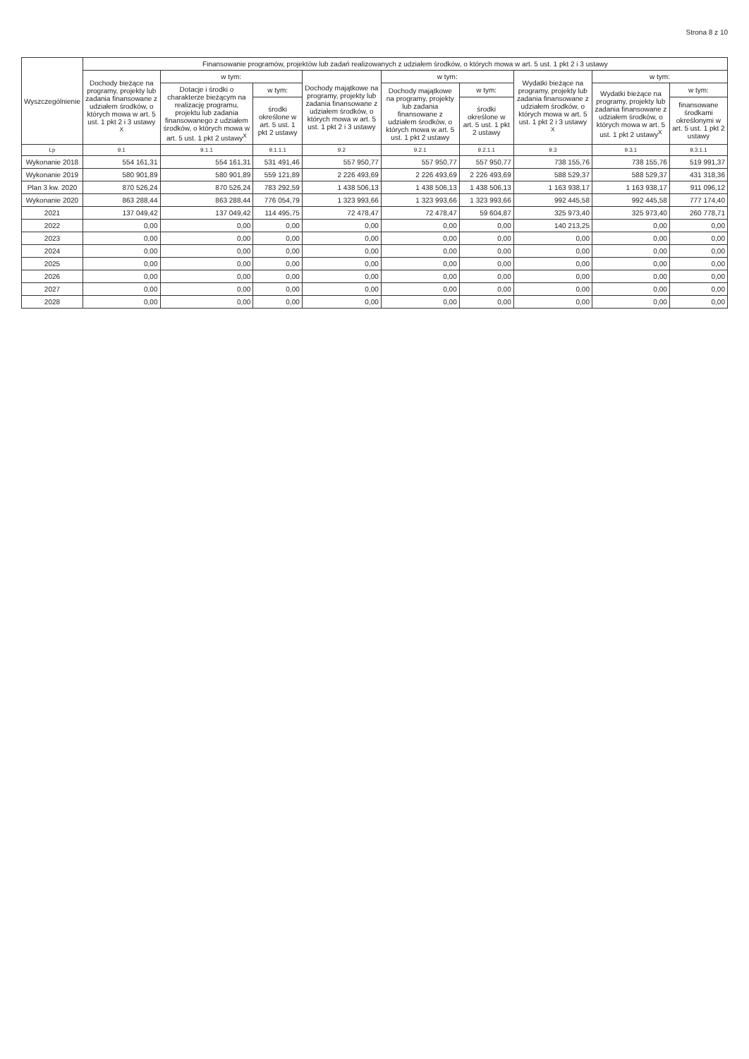Strona 8 z 10
| Wyszczególnienie | Finansowanie programów, projektów lub zadań realizowanych z udziałem środków, o których mowa w art. 5 ust. 1 pkt 2 i 3 ustawy | | | | | | | | |
| --- | --- | --- | --- | --- | --- | --- | --- | --- | --- |
| | Dochody bieżące na programy, projekty lub zadania finansowane z udziałem środków, o których mowa w art. 5 ust. 1 pkt 2 i 3 ustawy <sup>X</sup> | w tym: | | Dochody majątkowe na programy, projekty lub zadania finansowane z udziałem środków, o których mowa w art. 5 ust. 1 pkt 2 i 3 ustawy | w tym: | | Wydatki bieżące na programy, projekty lub zadania finansowane z udziałem środków, o których mowa w art. 5 ust. 1 pkt 2 i 3 ustawy <sup>X</sup> | w tym: | |
| | | Dotacje i środki o charakterze bieżącym na realizację programu, projektu lub zadania finansowanego z udziałem środków, o których mowa w art. 5 ust. 1 pkt 2 ustawy<sup>X</sup> | w tym: | | Dochody majątkowe na programy, projekty lub zadania finansowane z udziałem środków, o których mowa w art. 5 ust. 1 pkt 2 ustawy | w tym: | | Wydatki bieżące na programy, projekty lub zadania finansowane z udziałem środków, o których mowa w art. 5 ust. 1 pkt 2 ustawy<sup>X</sup> | w tym: |
| | | | środki określone w art. 5 ust. 1 pkt 2 ustawy | | | środki określone w art. 5 ust. 1 pkt 2 ustawy | | | finansowane środkami określonymi w art. 5 ust. 1 pkt 2 ustawy |
| Lp | 9.1 | 9.1.1 | 9.1.1.1 | 9.2 | 9.2.1 | 9.2.1.1 | 9.3 | 9.3.1 | 9.3.1.1 |
| Wykonanie 2018 | 554 161,31 | 554 161,31 | 531 491,46 | 557 950,77 | 557 950,77 | 557 950,77 | 738 155,76 | 738 155,76 | 519 991,37 |
| Wykonanie 2019 | 580 901,89 | 580 901,89 | 559 121,89 | 2 226 493,69 | 2 226 493,69 | 2 226 493,69 | 588 529,37 | 588 529,37 | 431 318,36 |
| Plan 3 kw. 2020 | 870 526,24 | 870 526,24 | 783 292,59 | 1 438 506,13 | 1 438 506,13 | 1 438 506,13 | 1 163 938,17 | 1 163 938,17 | 911 096,12 |
| Wykonanie 2020 | 863 288,44 | 863 288,44 | 776 054,79 | 1 323 993,66 | 1 323 993,66 | 1 323 993,66 | 992 445,58 | 992 445,58 | 777 174,40 |
| 2021 | 137 049,42 | 137 049,42 | 114 495,75 | 72 478,47 | 72 478,47 | 59 604,87 | 325 973,40 | 325 973,40 | 260 778,71 |
| 2022 | 0,00 | 0,00 | 0,00 | 0,00 | 0,00 | 0,00 | 140 213,25 | 0,00 | 0,00 |
| 2023 | 0,00 | 0,00 | 0,00 | 0,00 | 0,00 | 0,00 | 0,00 | 0,00 | 0,00 |
| 2024 | 0,00 | 0,00 | 0,00 | 0,00 | 0,00 | 0,00 | 0,00 | 0,00 | 0,00 |
| 2025 | 0,00 | 0,00 | 0,00 | 0,00 | 0,00 | 0,00 | 0,00 | 0,00 | 0,00 |
| 2026 | 0,00 | 0,00 | 0,00 | 0,00 | 0,00 | 0,00 | 0,00 | 0,00 | 0,00 |
| 2027 | 0,00 | 0,00 | 0,00 | 0,00 | 0,00 | 0,00 | 0,00 | 0,00 | 0,00 |
| 2028 | 0,00 | 0,00 | 0,00 | 0,00 | 0,00 | 0,00 | 0,00 | 0,00 | 0,00 |